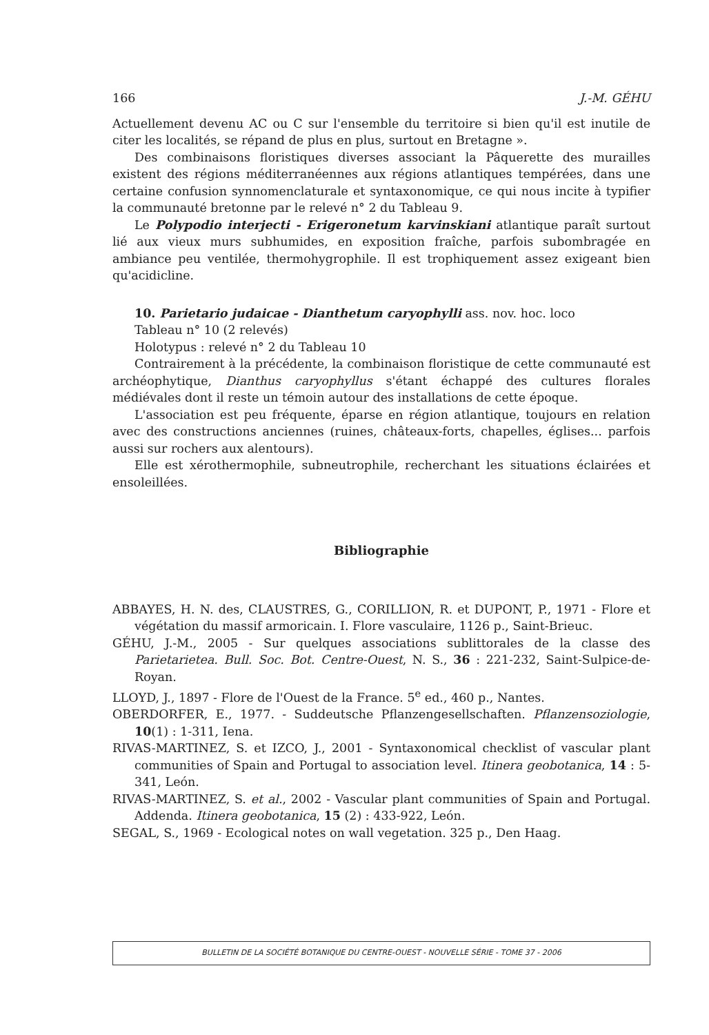166 J.-M. GÉHU
Actuellement devenu AC ou C sur l'ensemble du territoire si bien qu'il est inutile de citer les localités, se répand de plus en plus, surtout en Bretagne ».
Des combinaisons floristiques diverses associant la Pâquerette des murailles existent des régions méditerranéennes aux régions atlantiques tempérées, dans une certaine confusion synnomenclaturale et syntaxonomique, ce qui nous incite à typifier la communauté bretonne par le relevé n° 2 du Tableau 9.
Le Polypodio interjecti - Erigeronetum karvinskiani atlantique paraît surtout lié aux vieux murs subhumides, en exposition fraîche, parfois subombragée en ambiance peu ventilée, thermohygrophile. Il est trophiquement assez exigeant bien qu'acidicline.
10. Parietario judaicae - Dianthetum caryophylli ass. nov. hoc. loco
Tableau n° 10 (2 relevés)
Holotypus : relevé n° 2 du Tableau 10
Contrairement à la précédente, la combinaison floristique de cette communauté est archéophytique, Dianthus caryophyllus s'étant échappé des cultures florales médiévales dont il reste un témoin autour des installations de cette époque.
L'association est peu fréquente, éparse en région atlantique, toujours en relation avec des constructions anciennes (ruines, châteaux-forts, chapelles, églises... parfois aussi sur rochers aux alentours).
Elle est xérothermophile, subneutrophile, recherchant les situations éclairées et ensoleillées.
Bibliographie
ABBAYES, H. N. des, CLAUSTRES, G., CORILLION, R. et DUPONT, P., 1971 - Flore et végétation du massif armoricain. I. Flore vasculaire, 1126 p., Saint-Brieuc.
GÉHU, J.-M., 2005 - Sur quelques associations sublittorales de la classe des Parietarietea. Bull. Soc. Bot. Centre-Ouest, N. S., 36 : 221-232, Saint-Sulpice-de-Royan.
LLOYD, J., 1897 - Flore de l'Ouest de la France. 5<sup>e</sup> ed., 460 p., Nantes.
OBERDORFER, E., 1977. - Suddeutsche Pflanzengesellschaften. Pflanzensoziologie, 10(1) : 1-311, Iena.
RIVAS-MARTINEZ, S. et IZCO, J., 2001 - Syntaxonomical checklist of vascular plant communities of Spain and Portugal to association level. Itinera geobotanica, 14 : 5-341, León.
RIVAS-MARTINEZ, S. et al., 2002 - Vascular plant communities of Spain and Portugal. Addenda. Itinera geobotanica, 15 (2) : 433-922, León.
SEGAL, S., 1969 - Ecological notes on wall vegetation. 325 p., Den Haag.
BULLETIN DE LA SOCIÉTÉ BOTANIQUE DU CENTRE-OUEST - NOUVELLE SÉRIE - TOME 37 - 2006